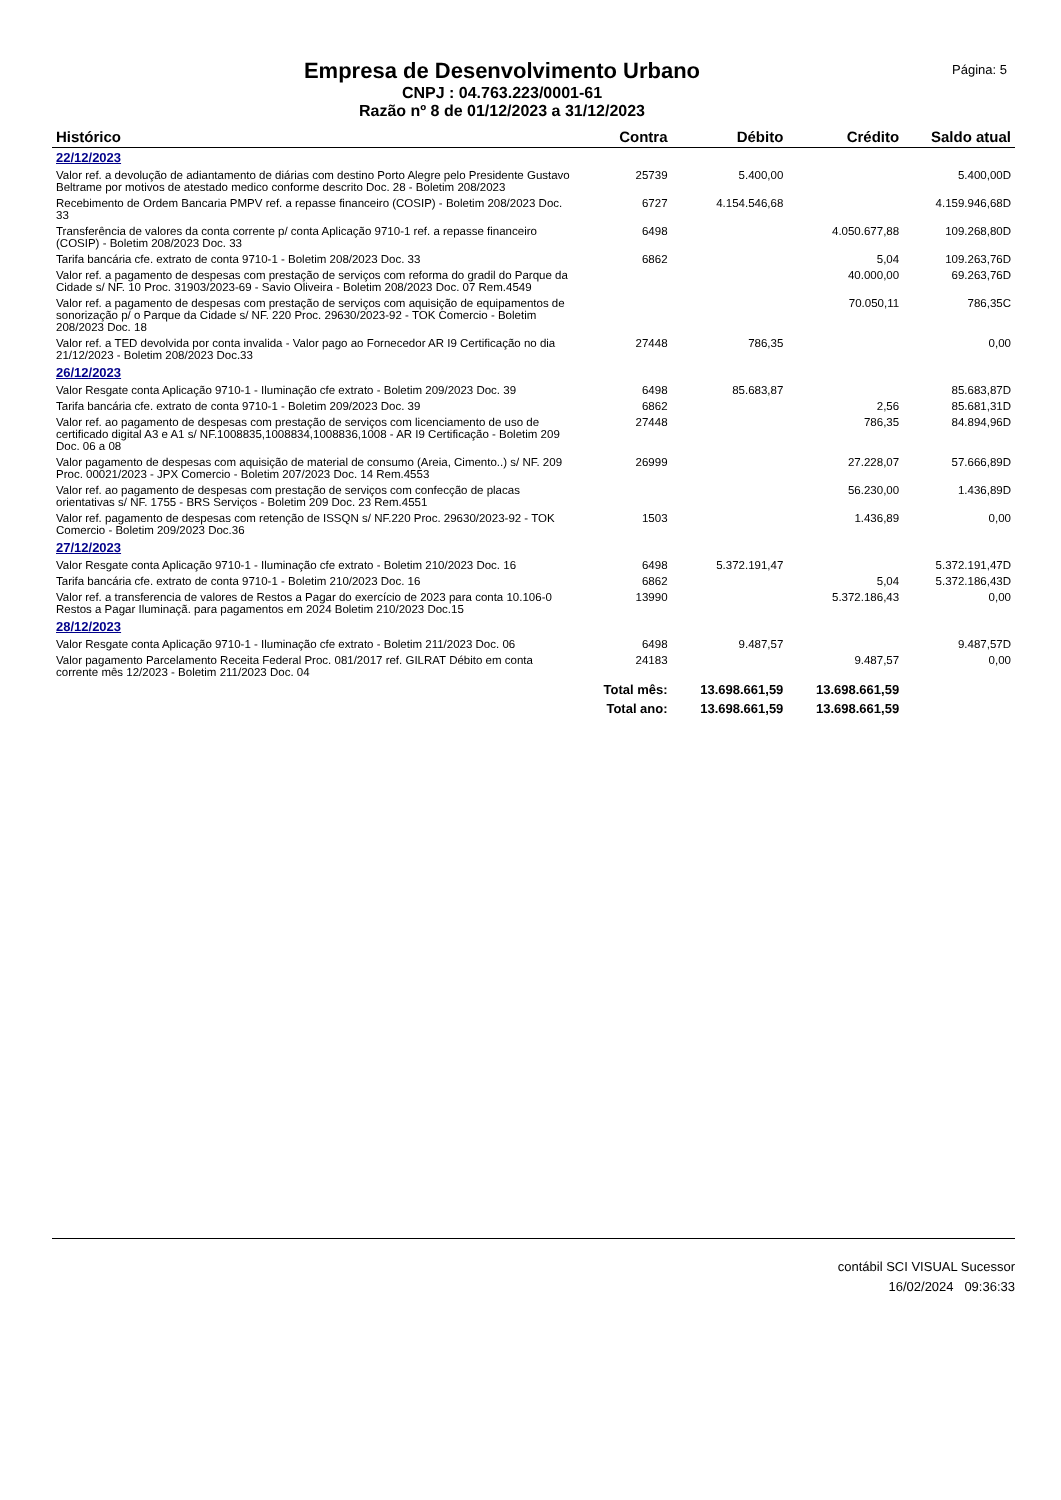Página: 5
Empresa de Desenvolvimento Urbano
CNPJ : 04.763.223/0001-61
Razão nº 8 de 01/12/2023 a 31/12/2023
| Histórico | Contra | Débito | Crédito | Saldo atual |
| --- | --- | --- | --- | --- |
| 22/12/2023 | | | | |
| Valor ref. a devolução de adiantamento de diárias com destino Porto Alegre pelo Presidente Gustavo Beltrame por motivos de atestado medico conforme descrito Doc. 28 - Boletim 208/2023 | 25739 | 5.400,00 | | 5.400,00D |
| Recebimento de Ordem Bancaria PMPV ref. a repasse financeiro (COSIP) - Boletim 208/2023 Doc. 33 | 6727 | 4.154.546,68 | | 4.159.946,68D |
| Transferência de valores da conta corrente p/ conta Aplicação 9710-1 ref. a repasse financeiro (COSIP) - Boletim 208/2023 Doc. 33 | 6498 | | 4.050.677,88 | 109.268,80D |
| Tarifa bancária cfe. extrato de conta 9710-1 - Boletim 208/2023 Doc. 33 | 6862 | | 5,04 | 109.263,76D |
| Valor ref. a pagamento de despesas com prestação de serviços com reforma do gradil do Parque da Cidade s/ NF. 10 Proc. 31903/2023-69 - Savio Oliveira - Boletim 208/2023 Doc. 07 Rem.4549 | | | 40.000,00 | 69.263,76D |
| Valor ref. a pagamento de despesas com prestação de serviços com aquisição de equipamentos de sonorização p/ o Parque da Cidade s/ NF. 220 Proc. 29630/2023-92 - TOK Comercio - Boletim 208/2023 Doc. 18 | | | 70.050,11 | 786,35C |
| Valor ref. a TED devolvida por conta invalida - Valor pago ao Fornecedor AR I9 Certificação no dia 21/12/2023 - Boletim 208/2023 Doc.33 | 27448 | 786,35 | | 0,00 |
| 26/12/2023 | | | | |
| Valor Resgate conta Aplicação 9710-1 - Iluminação cfe extrato - Boletim 209/2023 Doc. 39 | 6498 | 85.683,87 | | 85.683,87D |
| Tarifa bancária cfe. extrato de conta 9710-1 - Boletim 209/2023 Doc. 39 | 6862 | | 2,56 | 85.681,31D |
| Valor ref. ao pagamento de despesas com prestação de serviços com licenciamento de uso de certificado digital A3 e A1 s/ NF.1008835,1008834,1008836,1008 - AR I9 Certificação - Boletim 209 Doc. 06 a 08 | 27448 | | 786,35 | 84.894,96D |
| Valor pagamento de despesas com aquisição de material de consumo (Areia, Cimento..) s/ NF. 209 Proc. 00021/2023 - JPX Comercio - Boletim 207/2023 Doc. 14 Rem.4553 | 26999 | | 27.228,07 | 57.666,89D |
| Valor ref. ao pagamento de despesas com prestação de serviços com confecção de placas orientativas s/ NF. 1755 - BRS Serviços - Boletim 209 Doc. 23 Rem.4551 | | | 56.230,00 | 1.436,89D |
| Valor ref. pagamento de despesas com retenção de ISSQN s/ NF.220 Proc. 29630/2023-92 - TOK Comercio - Boletim 209/2023 Doc.36 | 1503 | | 1.436,89 | 0,00 |
| 27/12/2023 | | | | |
| Valor Resgate conta Aplicação 9710-1 - Iluminação cfe extrato - Boletim 210/2023 Doc. 16 | 6498 | 5.372.191,47 | | 5.372.191,47D |
| Tarifa bancária cfe. extrato de conta 9710-1 - Boletim 210/2023 Doc. 16 | 6862 | | 5,04 | 5.372.186,43D |
| Valor ref. a transferencia de valores de Restos a Pagar do exercício de 2023 para conta 10.106-0 Restos a Pagar Iluminaçã. para pagamentos em 2024 Boletim 210/2023 Doc.15 | 13990 | | 5.372.186,43 | 0,00 |
| 28/12/2023 | | | | |
| Valor Resgate conta Aplicação 9710-1 - Iluminação cfe extrato - Boletim 211/2023 Doc. 06 | 6498 | 9.487,57 | | 9.487,57D |
| Valor pagamento Parcelamento Receita Federal Proc. 081/2017 ref. GILRAT Débito em conta corrente mês 12/2023 - Boletim 211/2023 Doc. 04 | 24183 | | 9.487,57 | 0,00 |
| | Total mês: | 13.698.661,59 | 13.698.661,59 | |
| | Total ano: | 13.698.661,59 | 13.698.661,59 | |
contábil SCI VISUAL Sucessor
16/02/2024 09:36:33